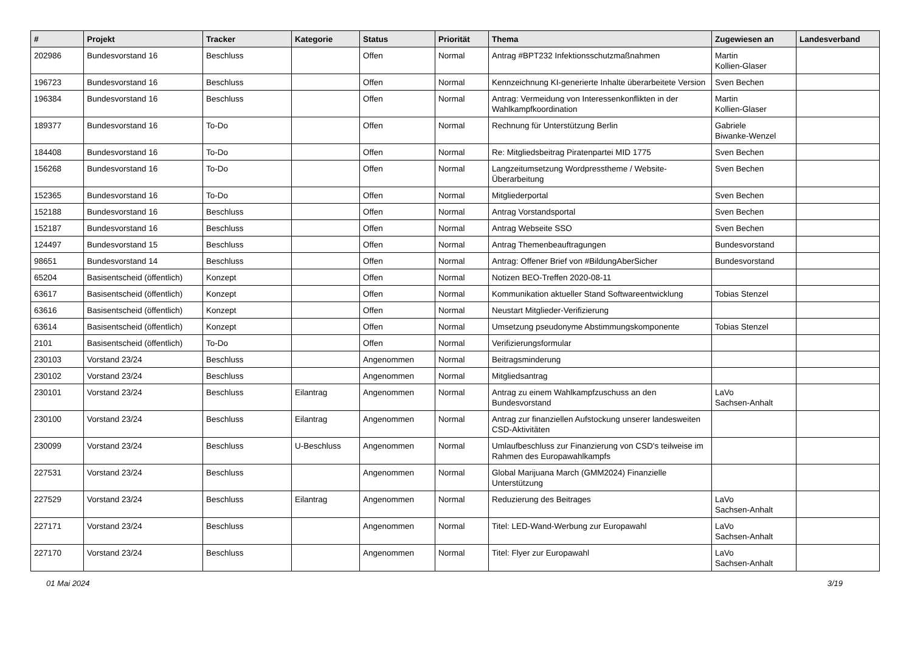| # | Projekt | Tracker | Kategorie | Status | Priorität | Thema | Zugewiesen an | Landesverband |
| --- | --- | --- | --- | --- | --- | --- | --- | --- |
| 202986 | Bundesvorstand 16 | Beschluss | | Offen | Normal | Antrag #BPT232 Infektionsschutzmaßnahmen | Martin Kollien-Glaser | |
| 196723 | Bundesvorstand 16 | Beschluss | | Offen | Normal | Kennzeichnung KI-generierte Inhalte überarbeitete Version | Sven Bechen | |
| 196384 | Bundesvorstand 16 | Beschluss | | Offen | Normal | Antrag: Vermeidung von Interessenkonflikten in der Wahlkampfkoordination | Martin Kollien-Glaser | |
| 189377 | Bundesvorstand 16 | To-Do | | Offen | Normal | Rechnung für Unterstützung Berlin | Gabriele Biwanke-Wenzel | |
| 184408 | Bundesvorstand 16 | To-Do | | Offen | Normal | Re: Mitgliedsbeitrag Piratenpartei MID 1775 | Sven Bechen | |
| 156268 | Bundesvorstand 16 | To-Do | | Offen | Normal | Langzeitumsetzung Wordpresstheme / Website-Überarbeitung | Sven Bechen | |
| 152365 | Bundesvorstand 16 | To-Do | | Offen | Normal | Mitgliederportal | Sven Bechen | |
| 152188 | Bundesvorstand 16 | Beschluss | | Offen | Normal | Antrag Vorstandsportal | Sven Bechen | |
| 152187 | Bundesvorstand 16 | Beschluss | | Offen | Normal | Antrag Webseite SSO | Sven Bechen | |
| 124497 | Bundesvorstand 15 | Beschluss | | Offen | Normal | Antrag Themenbeauftragungen | Bundesvorstand | |
| 98651 | Bundesvorstand 14 | Beschluss | | Offen | Normal | Antrag: Offener Brief von #BildungAberSicher | Bundesvorstand | |
| 65204 | Basisentscheid (öffentlich) | Konzept | | Offen | Normal | Notizen BEO-Treffen 2020-08-11 | | |
| 63617 | Basisentscheid (öffentlich) | Konzept | | Offen | Normal | Kommunikation aktueller Stand Softwareentwicklung | Tobias Stenzel | |
| 63616 | Basisentscheid (öffentlich) | Konzept | | Offen | Normal | Neustart Mitglieder-Verifizierung | | |
| 63614 | Basisentscheid (öffentlich) | Konzept | | Offen | Normal | Umsetzung pseudonyme Abstimmungskomponente | Tobias Stenzel | |
| 2101 | Basisentscheid (öffentlich) | To-Do | | Offen | Normal | Verifizierungsformular | | |
| 230103 | Vorstand 23/24 | Beschluss | | Angenommen | Normal | Beitragsminderung | | |
| 230102 | Vorstand 23/24 | Beschluss | | Angenommen | Normal | Mitgliedsantrag | | |
| 230101 | Vorstand 23/24 | Beschluss | Eilantrag | Angenommen | Normal | Antrag zu einem Wahlkampfzuschuss an den Bundesvorstand | LaVo Sachsen-Anhalt | |
| 230100 | Vorstand 23/24 | Beschluss | Eilantrag | Angenommen | Normal | Antrag zur finanziellen Aufstockung unserer landesweiten CSD-Aktivitäten | | |
| 230099 | Vorstand 23/24 | Beschluss | U-Beschluss | Angenommen | Normal | Umlaufbeschluss zur Finanzierung von CSD's teilweise im Rahmen des Europawahlkampfs | | |
| 227531 | Vorstand 23/24 | Beschluss | | Angenommen | Normal | Global Marijuana March (GMM2024) Finanzielle Unterstützung | | |
| 227529 | Vorstand 23/24 | Beschluss | Eilantrag | Angenommen | Normal | Reduzierung des Beitrages | LaVo Sachsen-Anhalt | |
| 227171 | Vorstand 23/24 | Beschluss | | Angenommen | Normal | Titel: LED-Wand-Werbung zur Europawahl | LaVo Sachsen-Anhalt | |
| 227170 | Vorstand 23/24 | Beschluss | | Angenommen | Normal | Titel: Flyer zur Europawahl | LaVo Sachsen-Anhalt | |
01 Mai 2024 3/19